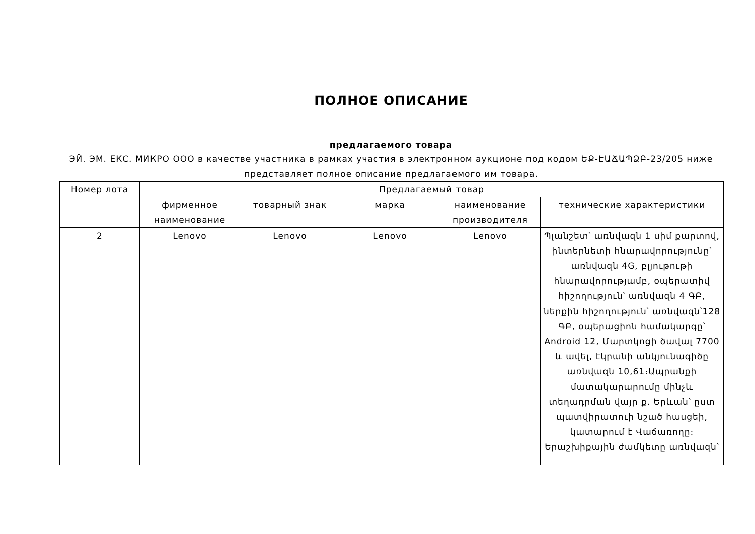ПОЛНОЕ ОПИСАНИЕ
предлагаемого товара
ЭЙ. ЭМ. ЕКС. МИКРО ООО в качестве участника в рамках участия в электронном аукционе под кодом ԵՔ-ԷԱՃԱՊՁԲ-23/205 ниже представляет полное описание предлагаемого им товара.
| Номер лота | Предлагаемый товар | | | | |
| --- | --- | --- | --- | --- | --- |
| | фирменное наименование | товарный знак | марка | наименование производителя | технические характеристики |
| 2 | Lenovo | Lenovo | Lenovo | Lenovo | Պլանշետ՝ առնվազն 1 սիմ քարտով, ինտերնետի հնարավորությունը՝ առնվազն 4G, բլյութութի հնարավորությամբ, օպերատիվ հիշողություն՝ առնվազն 4 ԳԲ, ներքին հիշողություն՝ առնվազն՝128 ԳԲ, օպերացիոն համակարգը՝ Android 12, Մարտկոցի ծավալ 7700 և ավել, էկրանի անկյունագիծը առնվազն 10,61։Ապրանքի մատակարարումը մինչև տեղադրման վայր ք. Երևան՝ ըստ պատվիրատուի նշած հասցեի, կատարում է Վաճառողը։ Երաշխիքային ժամկետը առնվազն՝ |